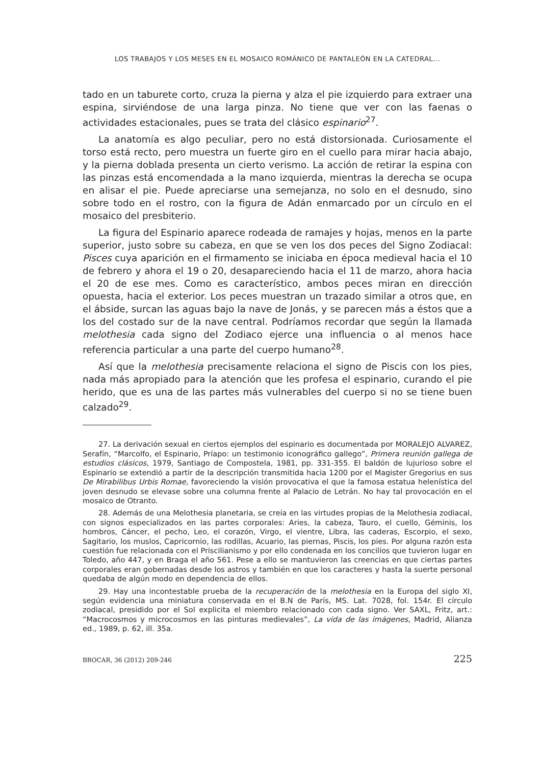LOS TRABAJOS Y LOS MESES EN EL MOSAICO ROMÁNICO DE PANTALEÓN EN LA CATEDRAL...
tado en un taburete corto, cruza la pierna y alza el pie izquierdo para extraer una espina, sirviéndose de una larga pinza. No tiene que ver con las faenas o actividades estacionales, pues se trata del clásico espinario<sup>27</sup>.
La anatomía es algo peculiar, pero no está distorsionada. Curiosamente el torso está recto, pero muestra un fuerte giro en el cuello para mirar hacia abajo, y la pierna doblada presenta un cierto verismo. La acción de retirar la espina con las pinzas está encomendada a la mano izquierda, mientras la derecha se ocupa en alisar el pie. Puede apreciarse una semejanza, no solo en el desnudo, sino sobre todo en el rostro, con la figura de Adán enmarcado por un círculo en el mosaico del presbiterio.
La figura del Espinario aparece rodeada de ramajes y hojas, menos en la parte superior, justo sobre su cabeza, en que se ven los dos peces del Signo Zodiacal: Pisces cuya aparición en el firmamento se iniciaba en época medieval hacia el 10 de febrero y ahora el 19 o 20, desapareciendo hacia el 11 de marzo, ahora hacia el 20 de ese mes. Como es característico, ambos peces miran en dirección opuesta, hacia el exterior. Los peces muestran un trazado similar a otros que, en el ábside, surcan las aguas bajo la nave de Jonás, y se parecen más a éstos que a los del costado sur de la nave central. Podríamos recordar que según la llamada melothesia cada signo del Zodiaco ejerce una influencia o al menos hace referencia particular a una parte del cuerpo humano<sup>28</sup>.
Así que la melothesia precisamente relaciona el signo de Piscis con los pies, nada más apropiado para la atención que les profesa el espinario, curando el pie herido, que es una de las partes más vulnerables del cuerpo si no se tiene buen calzado<sup>29</sup>.
27. La derivación sexual en ciertos ejemplos del espinario es documentada por MORALEJO ALVAREZ, Serafín, “Marcolfo, el Espinario, Príapo: un testimonio iconográfico gallego”, Primera reunión gallega de estudios clásicos, 1979, Santiago de Compostela, 1981, pp. 331-355. El baldón de lujurioso sobre el Espinario se extendió a partir de la descripción transmitida hacia 1200 por el Magister Gregorius en sus De Mirabilibus Urbis Romae, favoreciendo la visión provocativa el que la famosa estatua helenística del joven desnudo se elevase sobre una columna frente al Palacio de Letrán. No hay tal provocación en el mosaico de Otranto.
28. Además de una Melothesia planetaria, se creía en las virtudes propias de la Melothesia zodiacal, con signos especializados en las partes corporales: Aries, la cabeza, Tauro, el cuello, Géminis, los hombros, Cáncer, el pecho, Leo, el corazón, Virgo, el vientre, Libra, las caderas, Escorpio, el sexo, Sagitario, los muslos, Capricornio, las rodillas, Acuario, las piernas, Piscis, los pies. Por alguna razón esta cuestión fue relacionada con el Priscilianismo y por ello condenada en los concilios que tuvieron lugar en Toledo, año 447, y en Braga el año 561. Pese a ello se mantuvieron las creencias en que ciertas partes corporales eran gobernadas desde los astros y también en que los caracteres y hasta la suerte personal quedaba de algún modo en dependencia de ellos.
29. Hay una incontestable prueba de la recuperación de la melothesia en la Europa del siglo XI, según evidencia una miniatura conservada en el B.N de París, MS. Lat. 7028, fol. 154r. El círculo zodiacal, presidido por el Sol explicita el miembro relacionado con cada signo. Ver SAXL, Fritz, art.: “Macrocosmos y microcosmos en las pinturas medievales”, La vida de las imágenes, Madrid, Alianza ed., 1989, p. 62, ill. 35a.
BROCAR, 36 (2012) 209-246 225